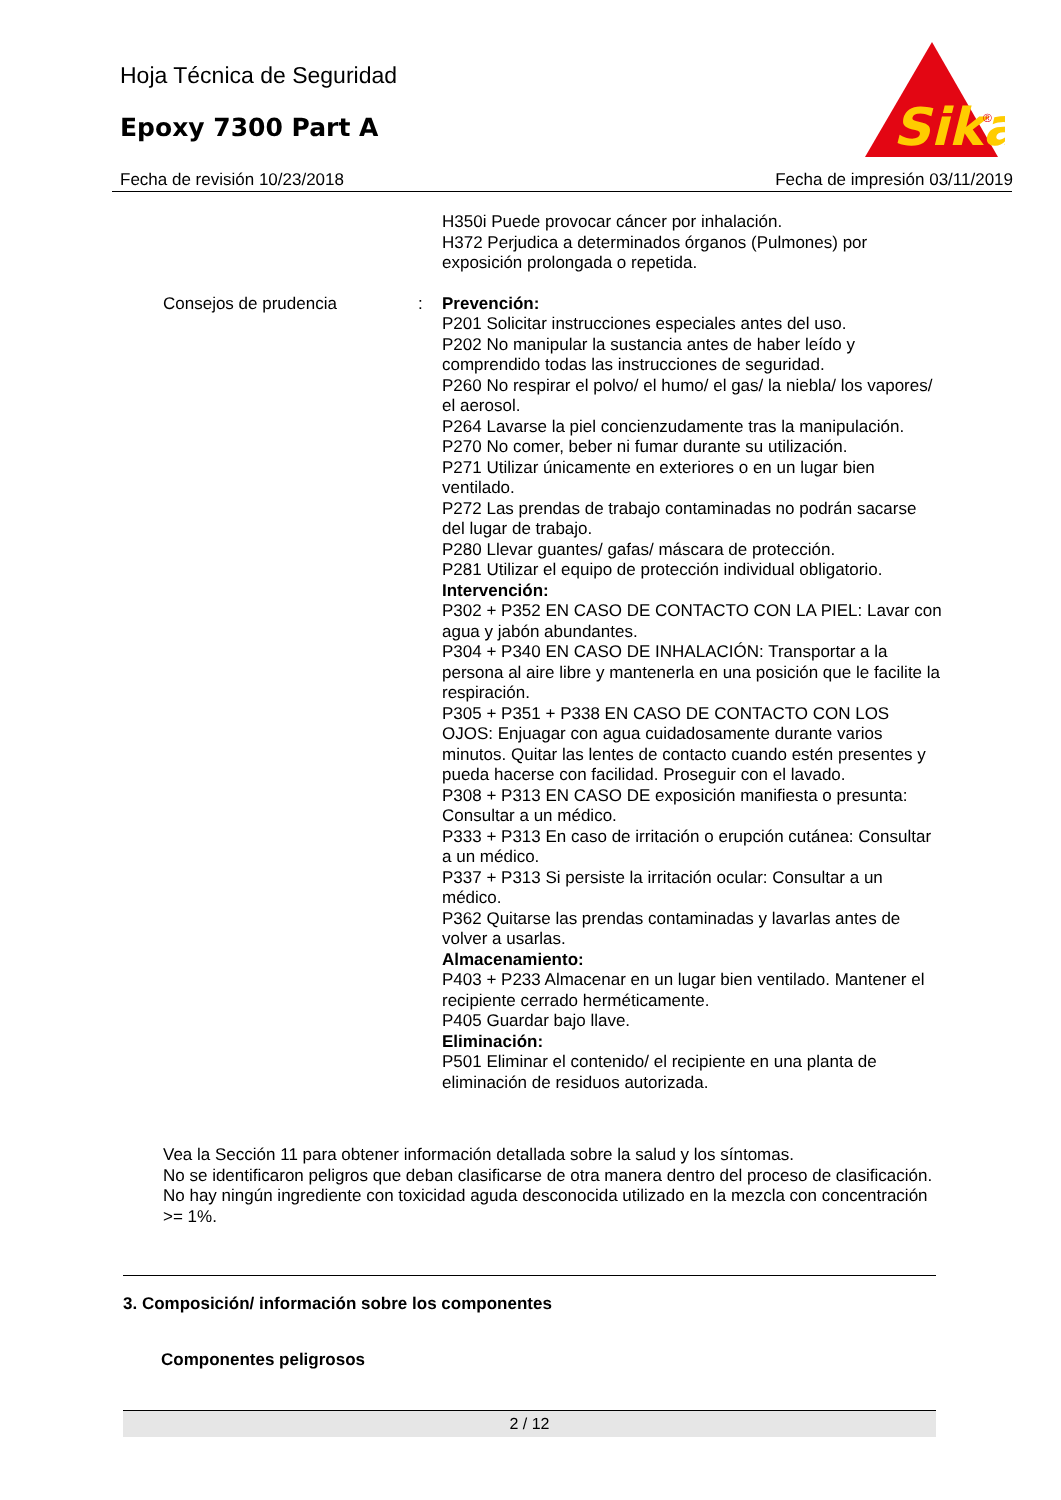Hoja Técnica de Seguridad
Epoxy 7300 Part A
Sika
®
Fecha de revisión 10/23/2018 Fecha de impresión 03/11/2019
H350i Puede provocar cáncer por inhalación.
H372 Perjudica a determinados órganos (Pulmones) por exposición prolongada o repetida.
Consejos de prudencia : Prevención:
P201 Solicitar instrucciones especiales antes del uso.
P202 No manipular la sustancia antes de haber leído y comprendido todas las instrucciones de seguridad.
P260 No respirar el polvo/ el humo/ el gas/ la niebla/ los vapores/ el aerosol.
P264 Lavarse la piel concienzudamente tras la manipulación.
P270 No comer, beber ni fumar durante su utilización.
P271 Utilizar únicamente en exteriores o en un lugar bien ventilado.
P272 Las prendas de trabajo contaminadas no podrán sacarse del lugar de trabajo.
P280 Llevar guantes/ gafas/ máscara de protección.
P281 Utilizar el equipo de protección individual obligatorio.
Intervención:
P302 + P352 EN CASO DE CONTACTO CON LA PIEL: Lavar con agua y jabón abundantes.
P304 + P340 EN CASO DE INHALACIÓN: Transportar a la persona al aire libre y mantenerla en una posición que le facilite la respiración.
P305 + P351 + P338 EN CASO DE CONTACTO CON LOS OJOS: Enjuagar con agua cuidadosamente durante varios minutos. Quitar las lentes de contacto cuando estén presentes y pueda hacerse con facilidad. Proseguir con el lavado.
P308 + P313 EN CASO DE exposición manifiesta o presunta: Consultar a un médico.
P333 + P313 En caso de irritación o erupción cutánea: Consultar a un médico.
P337 + P313 Si persiste la irritación ocular: Consultar a un médico.
P362 Quitarse las prendas contaminadas y lavarlas antes de volver a usarlas.
Almacenamiento:
P403 + P233 Almacenar en un lugar bien ventilado. Mantener el recipiente cerrado herméticamente.
P405 Guardar bajo llave.
Eliminación:
P501 Eliminar el contenido/ el recipiente en una planta de eliminación de residuos autorizada.
Vea la Sección 11 para obtener información detallada sobre la salud y los síntomas.
No se identificaron peligros que deban clasificarse de otra manera dentro del proceso de clasificación.
No hay ningún ingrediente con toxicidad aguda desconocida utilizado en la mezcla con concentración >= 1%.
3. Composición/ información sobre los componentes
Componentes peligrosos
2 / 12